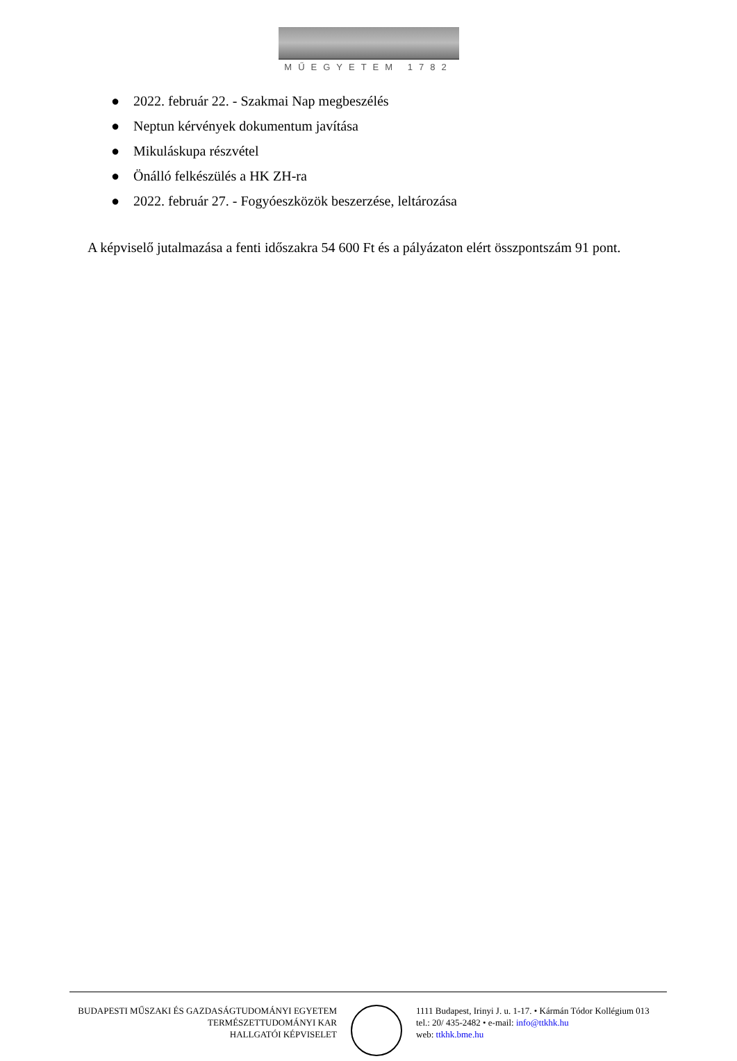MŰEGYETEM 1782
● 2022. február 22. - Szakmai Nap megbeszélés
● Neptun kérvények dokumentum javítása
● Mikuláskupa részvétel
● Önálló felkészülés a HK ZH-ra
● 2022. február 27. - Fogyóeszközök beszerzése, leltározása
A képviselő jutalmazása a fenti időszakra 54 600 Ft és a pályázaton elért összpontszám 91 pont.
BUDAPESTI MŰSZAKI ÉS GAZDASÁGTUDOMÁNYI EGYETEM
TERMÉSZETTUDOMÁNYI KAR
HALLGATÓI KÉPVISELET
1111 Budapest, Irinyi J. u. 1-17. • Kármán Tódor Kollégium 013
tel.: 20/ 435-2482 • e-mail: info@ttkhk.hu
web: ttkhk.bme.hu